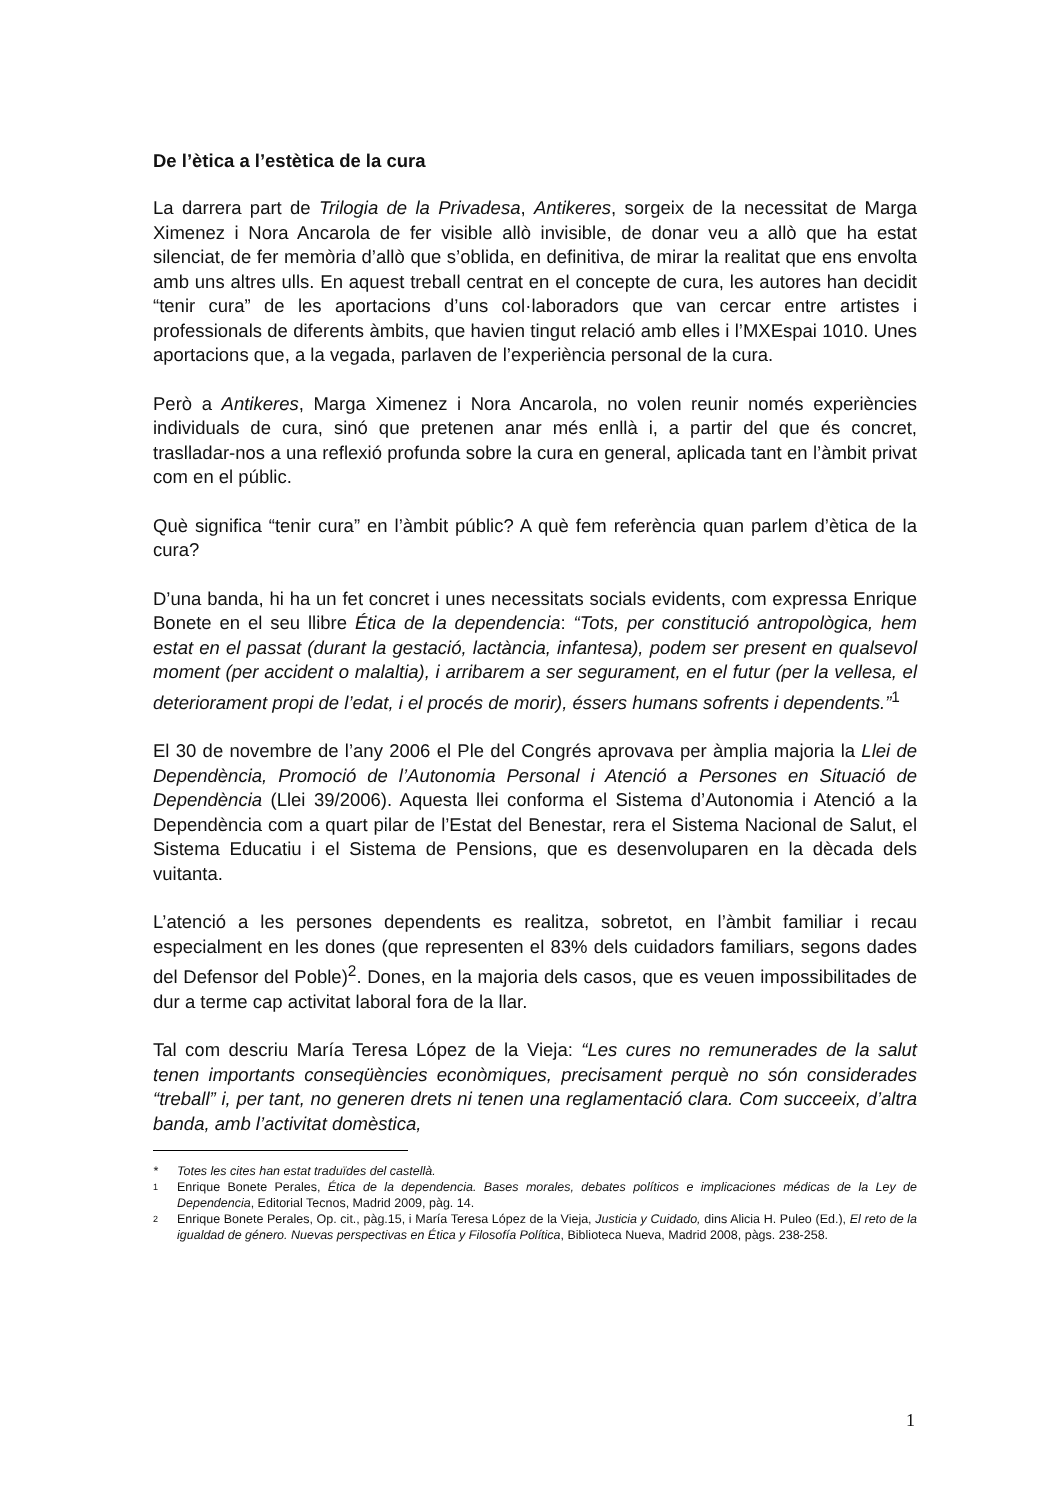De l’ètica a l’estètica de la cura
La darrera part de Trilogia de la Privadesa, Antikeres, sorgeix de la necessitat de Marga Ximenez i Nora Ancarola de fer visible allò invisible, de donar veu a allò que ha estat silenciat, de fer memòria d’allò que s’oblida, en definitiva, de mirar la realitat que ens envolta amb uns altres ulls. En aquest treball centrat en el concepte de cura, les autores han decidit “tenir cura” de les aportacions d’uns col·laboradors que van cercar entre artistes i professionals de diferents àmbits, que havien tingut relació amb elles i l’MXEspai 1010. Unes aportacions que, a la vegada, parlaven de l’experiència personal de la cura.
Però a Antikeres, Marga Ximenez i Nora Ancarola, no volen reunir només experiències individuals de cura, sinó que pretenen anar més enllà i, a partir del que és concret, traslladar-nos a una reflexió profunda sobre la cura en general, aplicada tant en l’àmbit privat com en el públic.
Què significa “tenir cura” en l’àmbit públic? A què fem referència quan parlem d’ètica de la cura?
D’una banda, hi ha un fet concret i unes necessitats socials evidents, com expressa Enrique Bonete en el seu llibre Ética de la dependencia: “Tots, per constitució antropològica, hem estat en el passat (durant la gestació, lactància, infantesa), podem ser present en qualsevol moment (per accident o malaltia), i arribarem a ser segurament, en el futur (per la vellesa, el deteriorament propi de l’edat, i el procés de morir), éssers humans sofrents i dependents.”<sup>1</sup>
El 30 de novembre de l’any 2006 el Ple del Congrés aprovava per àmplia majoria la Llei de Dependència, Promoció de l’Autonomia Personal i Atenció a Persones en Situació de Dependència (Llei 39/2006). Aquesta llei conforma el Sistema d’Autonomia i Atenció a la Dependència com a quart pilar de l’Estat del Benestar, rera el Sistema Nacional de Salut, el Sistema Educatiu i el Sistema de Pensions, que es desenvoluparen en la dècada dels vuitanta.
L’atenció a les persones dependents es realitza, sobretot, en l’àmbit familiar i recau especialment en les dones (que representen el 83% dels cuidadors familiars, segons dades del Defensor del Poble)<sup>2</sup>. Dones, en la majoria dels casos, que es veuen impossibilitades de dur a terme cap activitat laboral fora de la llar.
Tal com descriu María Teresa López de la Vieja: “Les cures no remunerades de la salut tenen importants conseqüències econòmiques, precisament perquè no són considerades “treball” i, per tant, no generen drets ni tenen una reglamentació clara. Com succeeix, d’altra banda, amb l’activitat domèstica,
* Totes les cites han estat traduïdes del castellà.
<sup>1</sup> Enrique Bonete Perales, Ética de la dependencia. Bases morales, debates políticos e implicaciones médicas de la Ley de Dependencia, Editorial Tecnos, Madrid 2009, pàg. 14.
<sup>2</sup> Enrique Bonete Perales, Op. cit., pàg.15, i María Teresa López de la Vieja, Justicia y Cuidado, dins Alicia H. Puleo (Ed.), El reto de la igualdad de género. Nuevas perspectivas en Ética y Filosofía Política, Biblioteca Nueva, Madrid 2008, pàgs. 238-258.
1